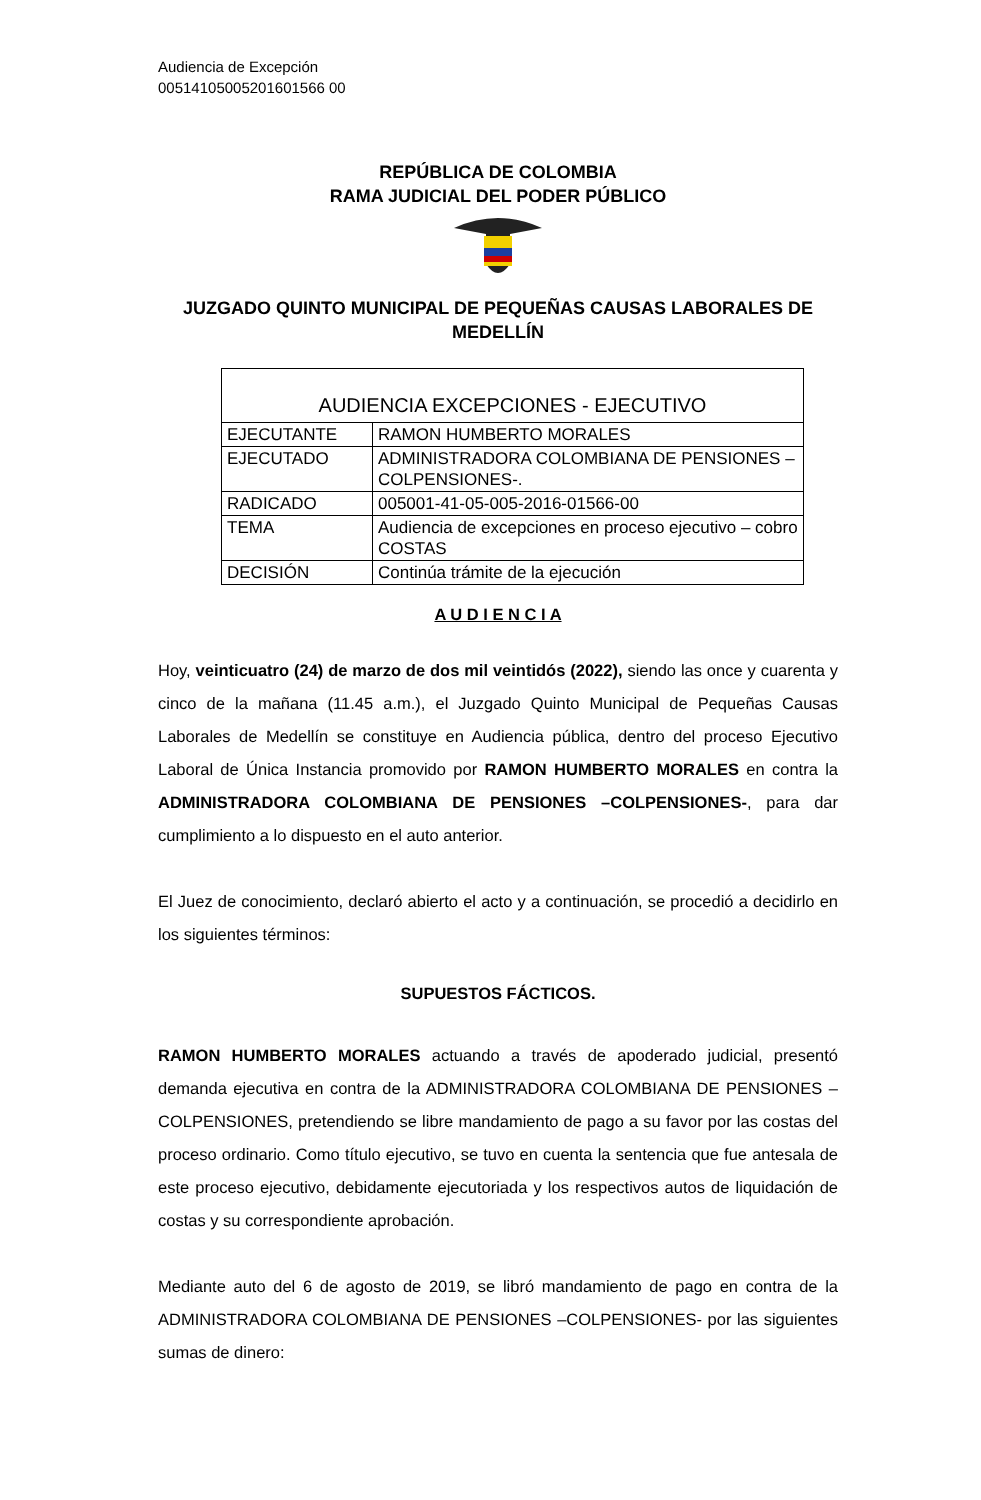Audiencia de Excepción
00514105005201601566 00
REPÚBLICA DE COLOMBIA
RAMA JUDICIAL DEL PODER PÚBLICO
JUZGADO QUINTO MUNICIPAL DE PEQUEÑAS CAUSAS LABORALES DE MEDELLÍN
| AUDIENCIA EXCEPCIONES - EJECUTIVO | |
| EJECUTANTE | RAMON HUMBERTO MORALES |
| EJECUTADO | ADMINISTRADORA COLOMBIANA DE PENSIONES –COLPENSIONES-. |
| RADICADO | 005001-41-05-005-2016-01566-00 |
| TEMA | Audiencia de excepciones en proceso ejecutivo – cobro COSTAS |
| DECISIÓN | Continúa trámite de la ejecución |
A U D I E N C I A
Hoy, veinticuatro (24) de marzo de dos mil veintidós (2022), siendo las once y cuarenta y cinco de la mañana (11.45 a.m.), el Juzgado Quinto Municipal de Pequeñas Causas Laborales de Medellín se constituye en Audiencia pública, dentro del proceso Ejecutivo Laboral de Única Instancia promovido por RAMON HUMBERTO MORALES en contra la ADMINISTRADORA COLOMBIANA DE PENSIONES –COLPENSIONES-, para dar cumplimiento a lo dispuesto en el auto anterior.
El Juez de conocimiento, declaró abierto el acto y a continuación, se procedió a decidirlo en los siguientes términos:
SUPUESTOS FÁCTICOS.
RAMON HUMBERTO MORALES actuando a través de apoderado judicial, presentó demanda ejecutiva en contra de la ADMINISTRADORA COLOMBIANA DE PENSIONES –COLPENSIONES, pretendiendo se libre mandamiento de pago a su favor por las costas del proceso ordinario. Como título ejecutivo, se tuvo en cuenta la sentencia que fue antesala de este proceso ejecutivo, debidamente ejecutoriada y los respectivos autos de liquidación de costas y su correspondiente aprobación.
Mediante auto del 6 de agosto de 2019, se libró mandamiento de pago en contra de la ADMINISTRADORA COLOMBIANA DE PENSIONES –COLPENSIONES- por las siguientes sumas de dinero: